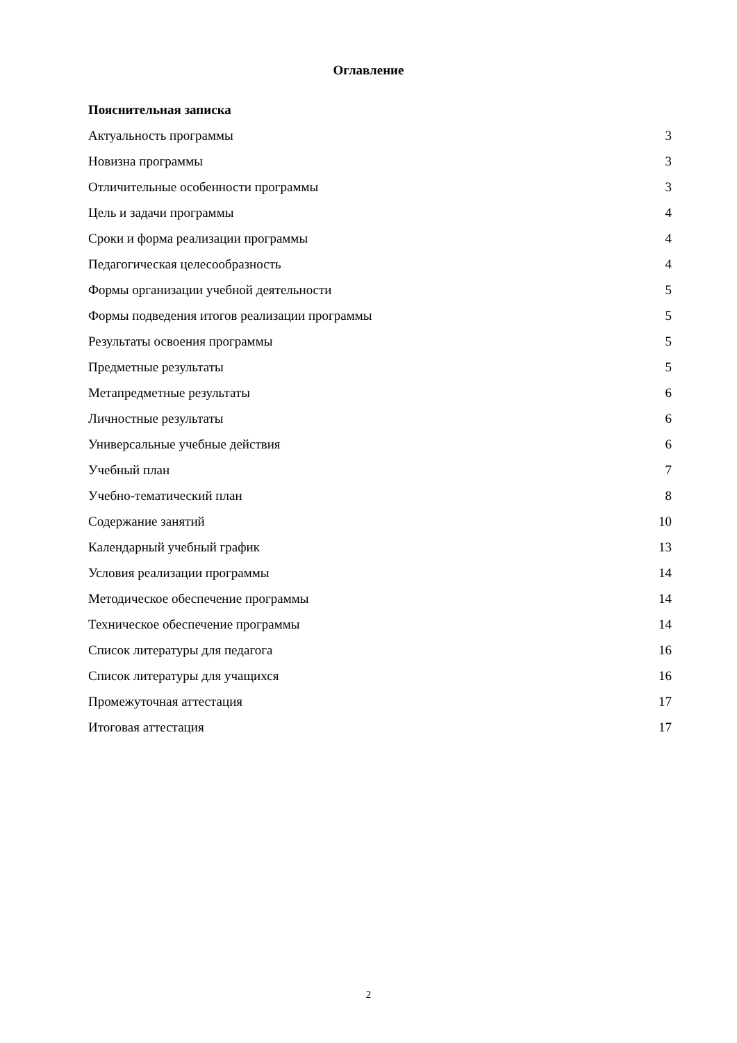Оглавление
Пояснительная записка
Актуальность программы 3
Новизна программы 3
Отличительные особенности программы 3
Цель и задачи программы 4
Сроки и форма реализации программы 4
Педагогическая целесообразность 4
Формы организации учебной деятельности 5
Формы подведения итогов реализации программы 5
Результаты освоения программы 5
Предметные результаты 5
Метапредметные результаты 6
Личностные результаты 6
Универсальные учебные действия 6
Учебный план 7
Учебно-тематический план 8
Содержание занятий 10
Календарный учебный график 13
Условия реализации программы 14
Методическое обеспечение программы 14
Техническое обеспечение программы 14
Список литературы для педагога 16
Список литературы для учащихся 16
Промежуточная аттестация 17
Итоговая аттестация 17
2